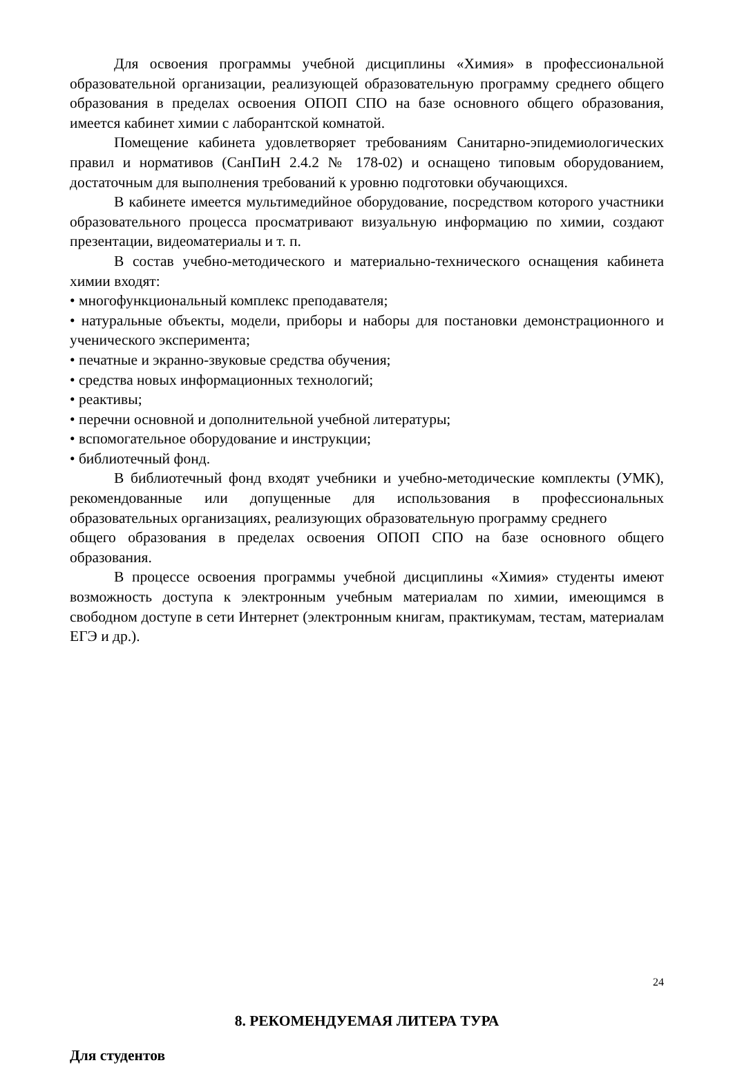Для освоения программы учебной дисциплины «Химия» в профессиональной образовательной организации, реализующей образовательную программу среднего общего образования в пределах освоения ОПОП СПО на базе основного общего образования, имеется кабинет химии с лаборантской комнатой.
Помещение кабинета удовлетворяет требованиям Санитарно-эпидемиологических правил и нормативов (СанПиН 2.4.2 № 178-02) и оснащено типовым оборудованием, достаточным для выполнения требований к уровню подготовки обучающихся.
В кабинете имеется мультимедийное оборудование, посредством которого участники образовательного процесса просматривают визуальную информацию по химии, создают презентации, видеоматериалы и т. п.
В состав учебно-методического и материально-технического оснащения кабинета химии входят:
• многофункциональный комплекс преподавателя;
• натуральные объекты, модели, приборы и наборы для постановки демонстрационного и ученического эксперимента;
• печатные и экранно-звуковые средства обучения;
• средства новых информационных технологий;
• реактивы;
• перечни основной и дополнительной учебной литературы;
• вспомогательное оборудование и инструкции;
• библиотечный фонд.
В библиотечный фонд входят учебники и учебно-методические комплекты (УМК), рекомендованные или допущенные для использования в профессиональных образовательных организациях, реализующих образовательную программу среднего
общего образования в пределах освоения ОПОП СПО на базе основного общего образования.
В процессе освоения программы учебной дисциплины «Химия» студенты имеют возможность доступа к электронным учебным материалам по химии, имеющимся в свободном доступе в сети Интернет (электронным книгам, практикумам, тестам, материалам ЕГЭ и др.).
8. РЕКОМЕНДУЕМАЯ ЛИТЕРА ТУРА
Для студентов
24